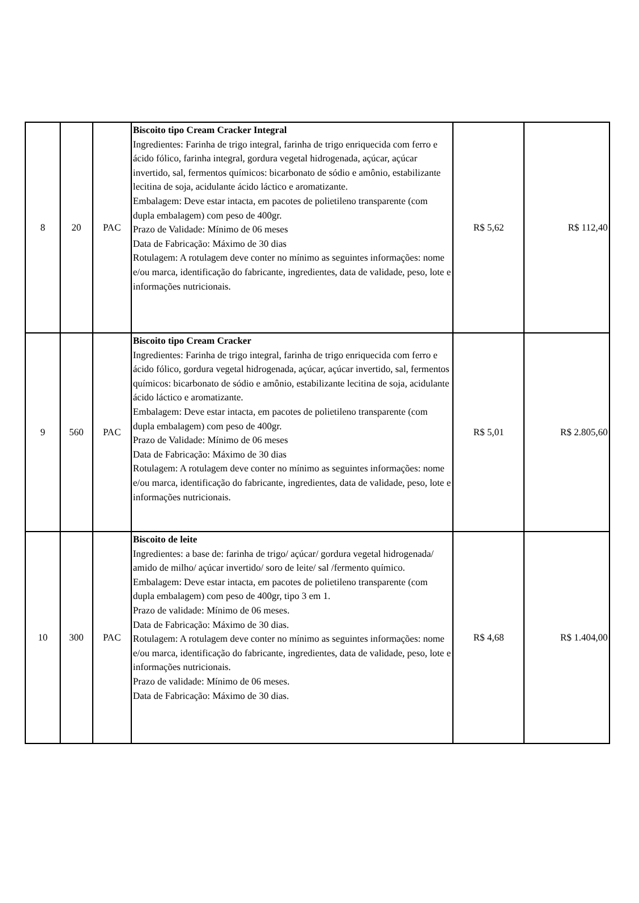| 8 | 20 | PAC | Biscoito tipo Cream Cracker Integral Ingredientes: Farinha de trigo integral, farinha de trigo enriquecida com ferro e ácido fólico, farinha integral, gordura vegetal hidrogenada, açúcar, açúcar invertido, sal, fermentos químicos: bicarbonato de sódio e amônio, estabilizante lecitina de soja, acidulante ácido láctico e aromatizante. Embalagem: Deve estar intacta, em pacotes de polietileno transparente (com dupla embalagem) com peso de 400gr. Prazo de Validade: Mínimo de 06 meses Data de Fabricação: Máximo de 30 dias Rotulagem: A rotulagem deve conter no mínimo as seguintes informações: nome e/ou marca, identificação do fabricante, ingredientes, data de validade, peso, lote e informações nutricionais. | R$ 5,62 | R$ 112,40 |
| 9 | 560 | PAC | Biscoito tipo Cream Cracker Ingredientes: Farinha de trigo integral, farinha de trigo enriquecida com ferro e ácido fólico, gordura vegetal hidrogenada, açúcar, açúcar invertido, sal, fermentos químicos: bicarbonato de sódio e amônio, estabilizante lecitina de soja, acidulante ácido láctico e aromatizante. Embalagem: Deve estar intacta, em pacotes de polietileno transparente (com dupla embalagem) com peso de 400gr. Prazo de Validade: Mínimo de 06 meses Data de Fabricação: Máximo de 30 dias Rotulagem: A rotulagem deve conter no mínimo as seguintes informações: nome e/ou marca, identificação do fabricante, ingredientes, data de validade, peso, lote e informações nutricionais. | R$ 5,01 | R$ 2.805,60 |
| 10 | 300 | PAC | Biscoito de leite Ingredientes: a base de: farinha de trigo/ açúcar/ gordura vegetal hidrogenada/ amido de milho/ açúcar invertido/ soro de leite/ sal /fermento químico. Embalagem: Deve estar intacta, em pacotes de polietileno transparente (com dupla embalagem) com peso de 400gr, tipo 3 em 1. Prazo de validade: Mínimo de 06 meses. Data de Fabricação: Máximo de 30 dias. Rotulagem: A rotulagem deve conter no mínimo as seguintes informações: nome e/ou marca, identificação do fabricante, ingredientes, data de validade, peso, lote e informações nutricionais. Prazo de validade: Mínimo de 06 meses. Data de Fabricação: Máximo de 30 dias. | R$ 4,68 | R$ 1.404,00 |